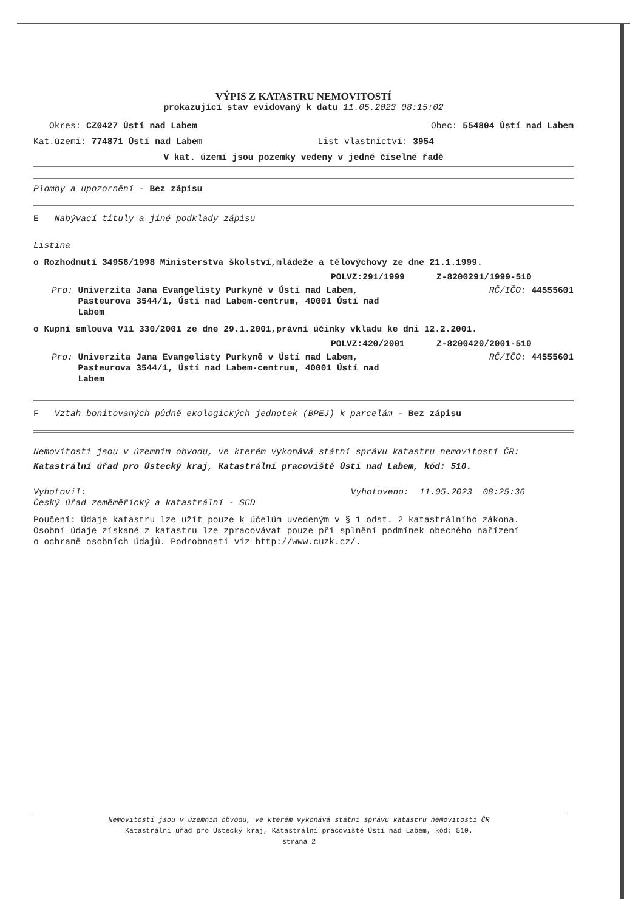VÝPIS Z KATASTRU NEMOVITOSTÍ
prokazující stav evidovaný k datu 11.05.2023 08:15:02
Okres: CZ0427 Ústí nad Labem Obec: 554804 Ústí nad Labem
Kat.území: 774871 Ústí nad Labem
List vlastnictví: 3954
V kat. území jsou pozemky vedeny v jedné číselné řadě
Plomby a upozornění - Bez zápisu
E Nabývací tituly a jiné podklady zápisu
Listina
o Rozhodnutí 34956/1998 Ministerstva školství,mládeže a tělovýchovy ze dne 21.1.1999.
POLVZ:291/1999 Z-8200291/1999-510
Pro: Univerzita Jana Evangelisty Purkyně v Ústí nad Labem,
Pasteurova 3544/1, Ústí nad Labem-centrum, 40001 Ústí nad
Labem
RČ/IČO: 44555601
o Kupní smlouva V11 330/2001 ze dne 29.1.2001,právní účinky vkladu ke dni 12.2.2001.
POLVZ:420/2001 Z-8200420/2001-510
Pro: Univerzita Jana Evangelisty Purkyně v Ústí nad Labem,
Pasteurova 3544/1, Ústí nad Labem-centrum, 40001 Ústí nad
Labem
RČ/IČO: 44555601
F Vztah bonitovaných půdně ekologických jednotek (BPEJ) k parcelám - Bez zápisu
Nemovitosti jsou v územním obvodu, ve kterém vykonává státní správu katastru nemovitostí ČR:
Katastrální úřad pro Ústecký kraj, Katastrální pracoviště Ústí nad Labem, kód: 510.
Vyhotovil:
Český úřad zeměměřický a katastrální - SCD
Vyhotoveno: 11.05.2023 08:25:36
Poučení: Údaje katastru lze užít pouze k účelům uvedeným v § 1 odst. 2 katastrálního zákona.
Osobní údaje získané z katastru lze zpracovávat pouze při splnění podmínek obecného nařízení
o ochraně osobních údajů. Podrobnosti viz http://www.cuzk.cz/.
Nemovitosti jsou v územním obvodu, ve kterém vykonává státní správu katastru nemovitostí ČR
Katastrální úřad pro Ústecký kraj, Katastrální pracoviště Ústí nad Labem, kód: 510.
strana 2